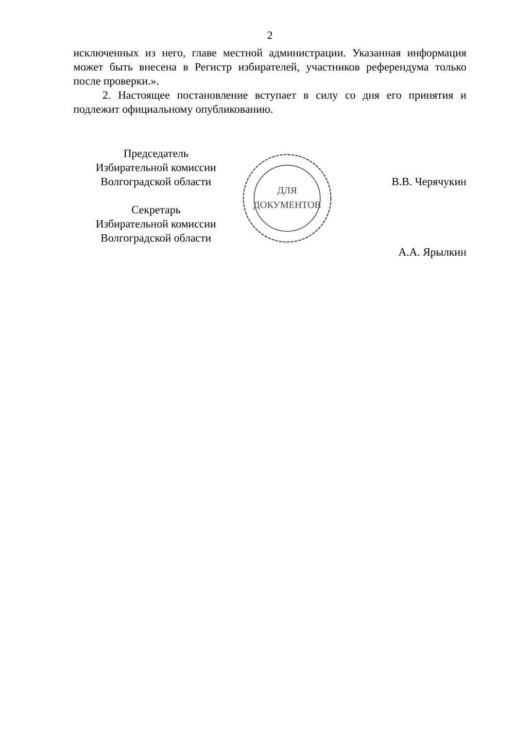2
исключенных из него, главе местной администрации. Указанная информация может быть внесена в Регистр избирателей, участников референдума только после проверки.».
2. Настоящее постановление вступает в силу со дня его принятия и подлежит официальному опубликованию.
Председатель
Избирательной комиссии
Волгоградской области
Секретарь
Избирательной комиссии
Волгоградской области
ДЛЯ
ДОКУМЕНТОВ
В.В. Черячукин
А.А. Ярылкин